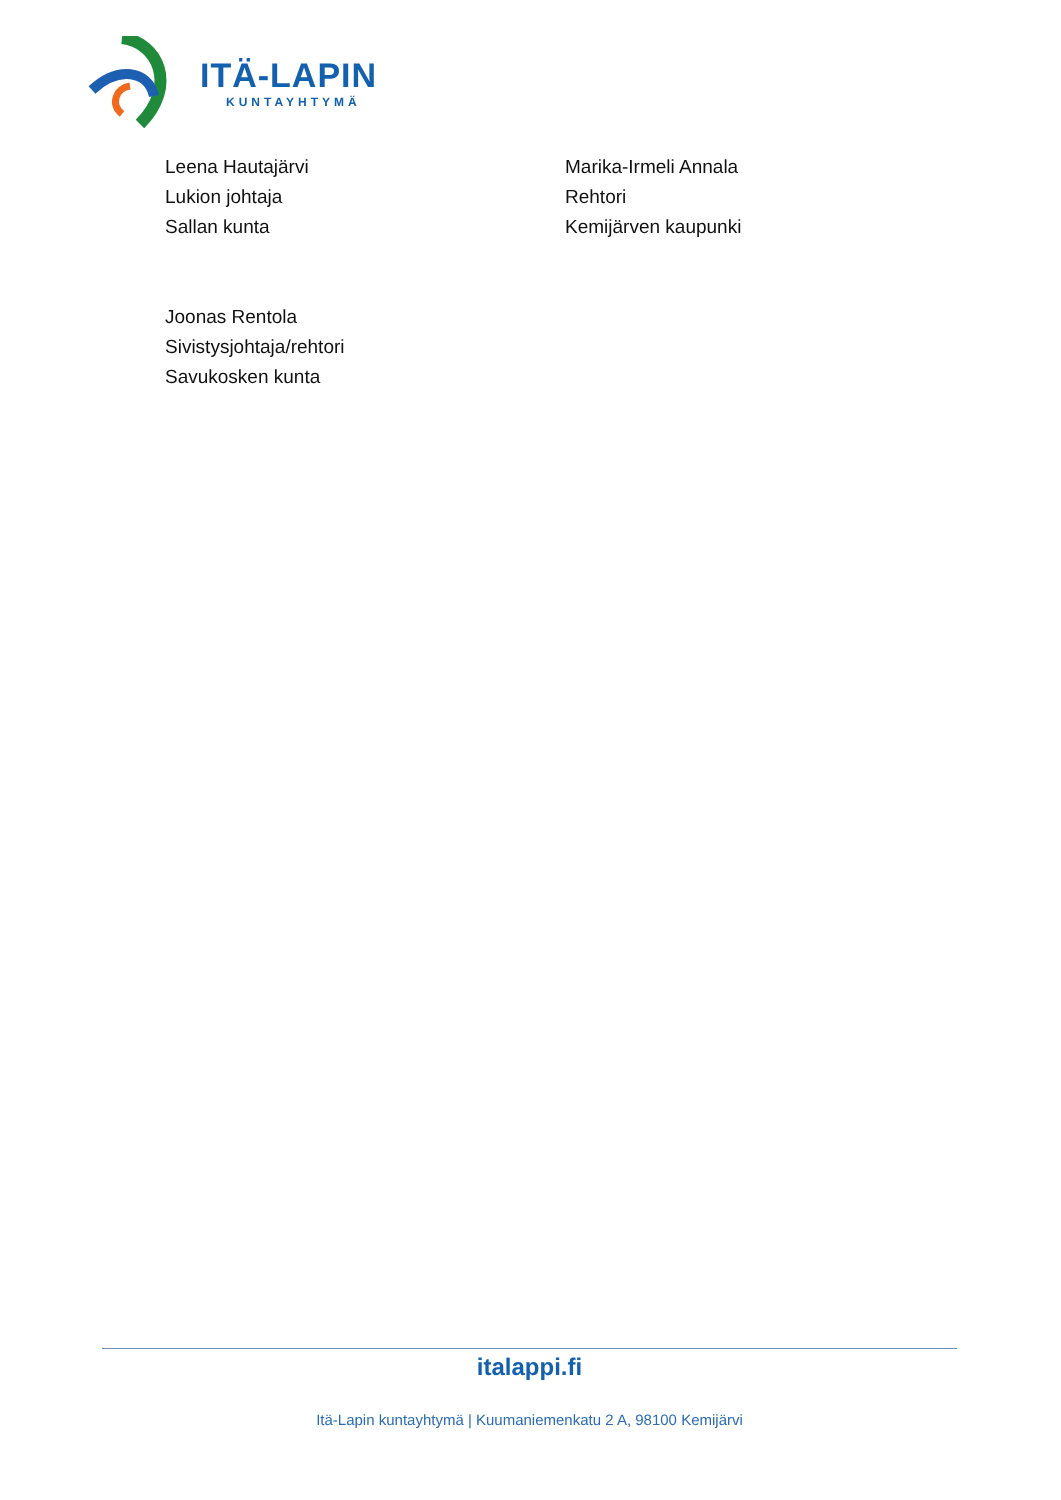ITÄ-LAPIN
KUNTAYHTYMÄ
Leena Hautajärvi
Lukion johtaja
Sallan kunta
Marika-Irmeli Annala
Rehtori
Kemijärven kaupunki
Joonas Rentola
Sivistysjohtaja/rehtori
Savukosken kunta
italappi.fi
Itä-Lapin kuntayhtymä | Kuumaniemenkatu 2 A, 98100 Kemijärvi